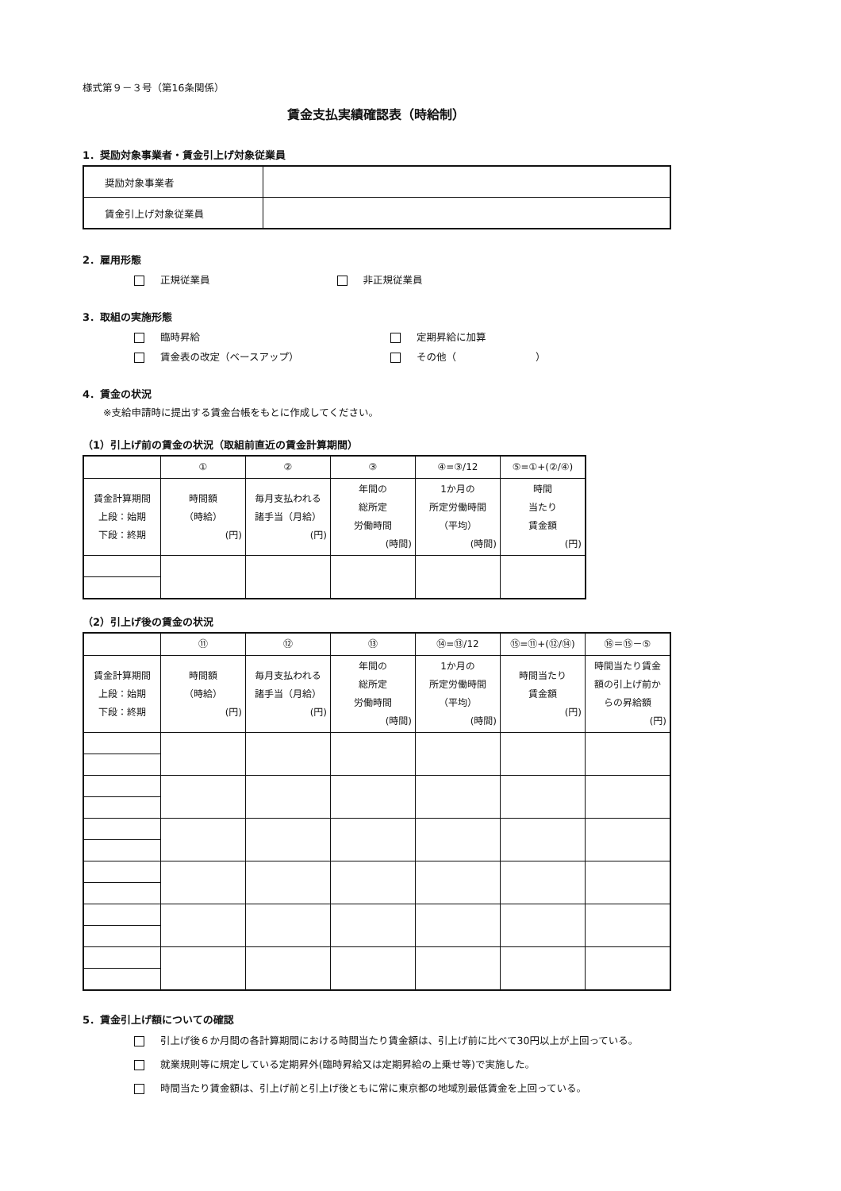様式第９－３号（第16条関係）
賃金支払実績確認表（時給制）
1．奨励対象事業者・賃金引上げ対象従業員
| 奨励対象事業者 | |
| 賃金引上げ対象従業員 | |
2．雇用形態
正規従業員 非正規従業員
3．取組の実施形態
臨時昇給 定期昇給に加算
賃金表の改定（ベースアップ） その他（　　　　　　　　）
4．賃金の状況
※支給申請時に提出する賃金台帳をもとに作成してください。
（1）引上げ前の賃金の状況（取組前直近の賃金計算期間）
| | ① | ② | ③ | ④=③/12 | ⑤=①+(②/④) |
| 賃金計算期間 上段：始期 下段：終期 | 時間額 （時給） (円) | 毎月支払われる 諸手当（月給） (円) | 年間の 総所定 労働時間 (時間) | 1か月の 所定労働時間 （平均） (時間) | 時間 当たり 賃金額 (円) |
（2）引上げ後の賃金の状況
| | ⑪ | ⑫ | ⑬ | ⑭=⑬/12 | ⑮=⑪+(⑫/⑭) | ⑯＝⑮－⑤ |
| 賃金計算期間 上段：始期 下段：終期 | 時間額 （時給） (円) | 毎月支払われる 諸手当（月給） (円) | 年間の 総所定 労働時間 (時間) | 1か月の 所定労働時間 （平均） (時間) | 時間当たり 賃金額 (円) | 時間当たり賃金 額の引上げ前か らの昇給額 (円) |
5．賃金引上げ額についての確認
引上げ後６か月間の各計算期間における時間当たり賃金額は、引上げ前に比べて30円以上が上回っている。
就業規則等に規定している定期昇外(臨時昇給又は定期昇給の上乗せ等)で実施した。
時間当たり賃金額は、引上げ前と引上げ後ともに常に東京都の地域別最低賃金を上回っている。